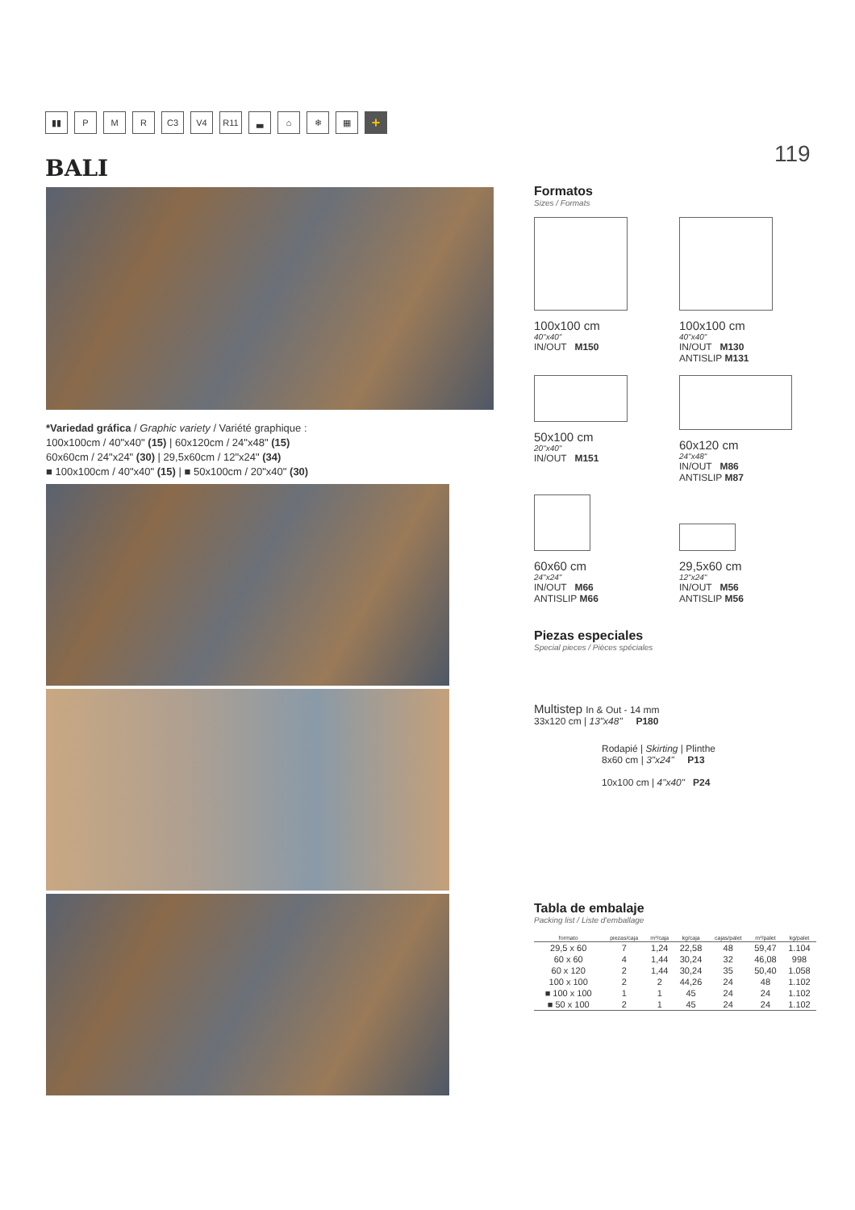▮▮ P M R C3 V4 R11 ▃ ⌂ ❄ ▦ +
BALI
119
*Variedad gráfica / Graphic variety / Variété graphique :
100x100cm / 40"x40" (15) | 60x120cm / 24"x48" (15)
60x60cm / 24"x24" (30) | 29,5x60cm / 12"x24" (34)
■ 100x100cm / 40"x40" (15) | ■ 50x100cm / 20"x40" (30)
Formatos
Sizes / Formats
100x100 cm
40"x40"
IN/OUT M150
100x100 cm
40"x40"
IN/OUT M130
ANTISLIP M131
50x100 cm
20"x40"
IN/OUT M151
60x120 cm
24"x48"
IN/OUT M86
ANTISLIP M87
60x60 cm
24"x24"
IN/OUT M66
ANTISLIP M66
29,5x60 cm
12"x24"
IN/OUT M56
ANTISLIP M56
Piezas especiales
Special pieces / Pièces spéciales
Multistep In & Out - 14 mm
33x120 cm | 13"x48" P180
Rodapié | Skirting | Plinthe
8x60 cm | 3"x24" P13
10x100 cm | 4"x40" P24
Tabla de embalaje
Packing list / Liste d'emballage
| formato | piezas/caja | m²/caja | kg/caja | cajas/palet | m²/palet | kg/palet |
| --- | --- | --- | --- | --- | --- | --- |
| 29,5 x 60 | 7 | 1,24 | 22,58 | 48 | 59,47 | 1.104 |
| 60 x 60 | 4 | 1,44 | 30,24 | 32 | 46,08 | 998 |
| 60 x 120 | 2 | 1,44 | 30,24 | 35 | 50,40 | 1.058 |
| 100 x 100 | 2 | 2 | 44,26 | 24 | 48 | 1.102 |
| ■ 100 x 100 | 1 | 1 | 45 | 24 | 24 | 1.102 |
| ■ 50 x 100 | 2 | 1 | 45 | 24 | 24 | 1.102 |